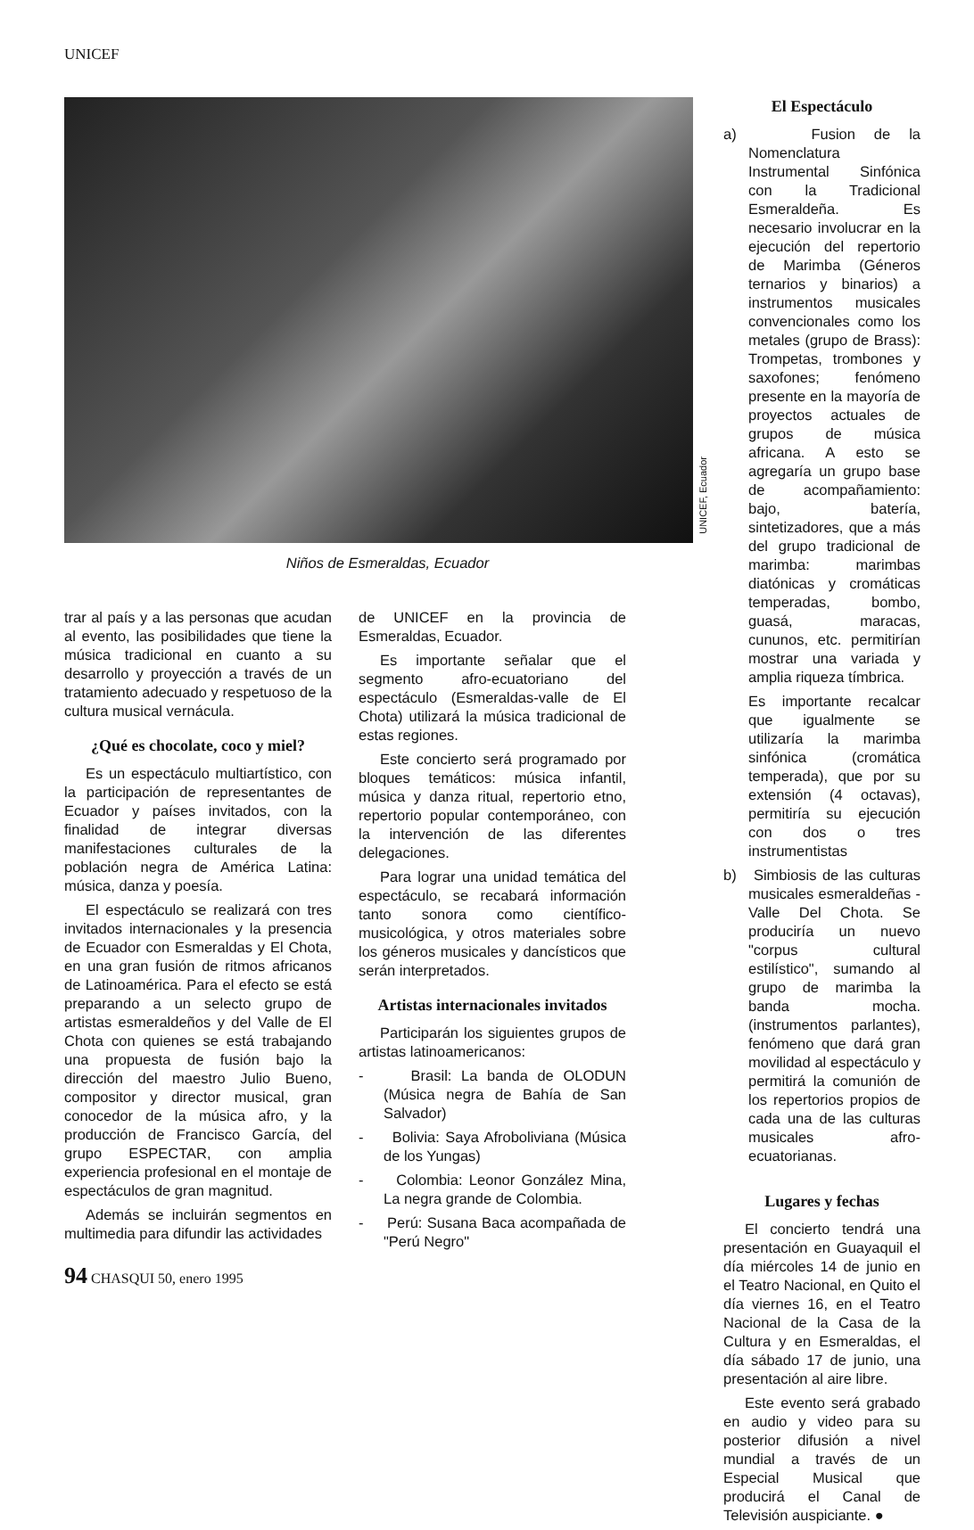UNICEF
UNICEF, Ecuador
Niños de Esmeraldas, Ecuador
trar al país y a las personas que acudan al evento, las posibilidades que tiene la música tradicional en cuanto a su desarrollo y proyección a través de un tratamiento adecuado y respetuoso de la cultura musical vernácula.
¿Qué es chocolate, coco y miel?
Es un espectáculo multiartístico, con la participación de representantes de Ecuador y países invitados, con la finalidad de integrar diversas manifestaciones culturales de la población negra de América Latina: música, danza y poesía.
El espectáculo se realizará con tres invitados internacionales y la presencia de Ecuador con Esmeraldas y El Chota, en una gran fusión de ritmos africanos de Latinoamérica. Para el efecto se está preparando a un selecto grupo de artistas esmeraldeños y del Valle de El Chota con quienes se está trabajando una propuesta de fusión bajo la dirección del maestro Julio Bueno, compositor y director musical, gran conocedor de la música afro, y la producción de Francisco García, del grupo ESPECTAR, con amplia experiencia profesional en el montaje de espectáculos de gran magnitud.
Además se incluirán segmentos en multimedia para difundir las actividades
de UNICEF en la provincia de Esmeraldas, Ecuador.
Es importante señalar que el segmento afro-ecuatoriano del espectáculo (Esmeraldas-valle de El Chota) utilizará la música tradicional de estas regiones.
Este concierto será programado por bloques temáticos: música infantil, música y danza ritual, repertorio etno, repertorio popular contemporáneo, con la intervención de las diferentes delegaciones.
Para lograr una unidad temática del espectáculo, se recabará información tanto sonora como científico-musicológica, y otros materiales sobre los géneros musicales y dancísticos que serán interpretados.
Artistas internacionales invitados
Participarán los siguientes grupos de artistas latinoamericanos:
- Brasil: La banda de OLODUN (Música negra de Bahía de San Salvador)
- Bolivia: Saya Afroboliviana (Música de los Yungas)
- Colombia: Leonor González Mina, La negra grande de Colombia.
- Perú: Susana Baca acompañada de "Perú Negro"
El Espectáculo
a) Fusion de la Nomenclatura Instrumental Sinfónica con la Tradicional Esmeraldeña. Es necesario involucrar en la ejecución del repertorio de Marimba (Géneros ternarios y binarios) a instrumentos musicales convencionales como los metales (grupo de Brass): Trompetas, trombones y saxofones; fenómeno presente en la mayoría de proyectos actuales de grupos de música africana. A esto se agregaría un grupo base de acompañamiento: bajo, batería, sintetizadores, que a más del grupo tradicional de marimba: marimbas diatónicas y cromáticas temperadas, bombo, guasá, maracas, cununos, etc. permitirían mostrar una variada y amplia riqueza tímbrica.
Es importante recalcar que igualmente se utilizaría la marimba sinfónica (cromática temperada), que por su extensión (4 octavas), permitiría su ejecución con dos o tres instrumentistas
b) Simbiosis de las culturas musicales esmeraldeñas - Valle Del Chota. Se produciría un nuevo "corpus cultural estilístico", sumando al grupo de marimba la banda mocha. (instrumentos parlantes), fenómeno que dará gran movilidad al espectáculo y permitirá la comunión de los repertorios propios de cada una de las culturas musicales afro-ecuatorianas.
Lugares y fechas
El concierto tendrá una presentación en Guayaquil el día miércoles 14 de junio en el Teatro Nacional, en Quito el día viernes 16, en el Teatro Nacional de la Casa de la Cultura y en Esmeraldas, el día sábado 17 de junio, una presentación al aire libre.
Este evento será grabado en audio y video para su posterior difusión a nivel mundial a través de un Especial Musical que producirá el Canal de Televisión auspiciante. ●
94 CHASQUI 50, enero 1995